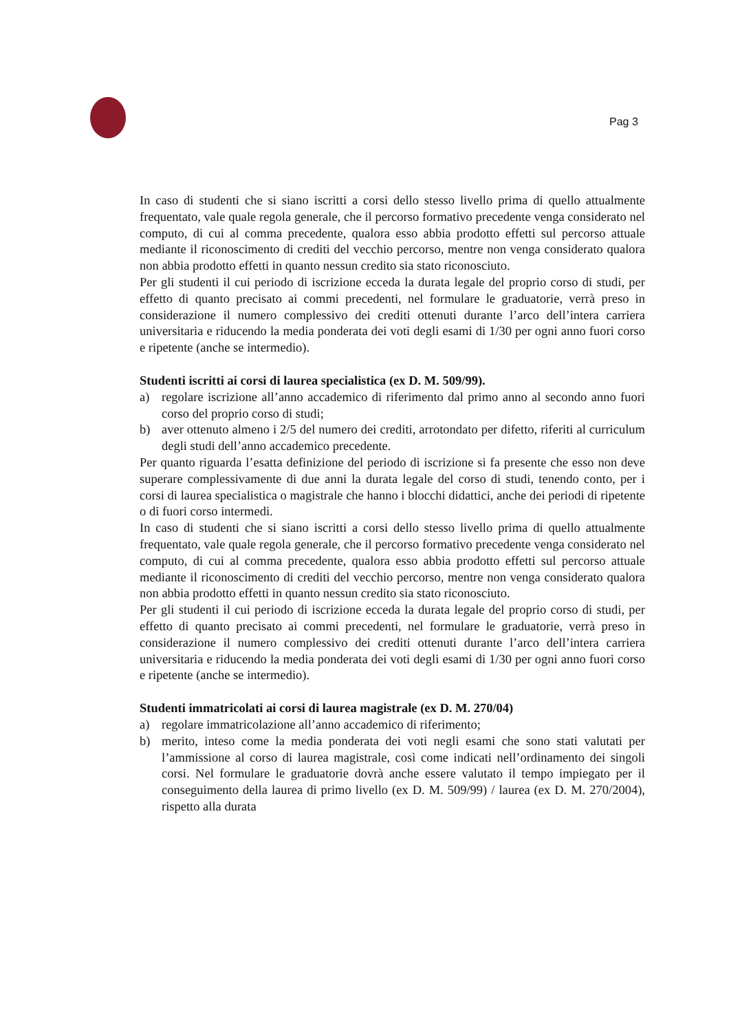Pag 3
In caso di studenti che si siano iscritti a corsi dello stesso livello prima di quello attualmente frequentato, vale quale regola generale, che il percorso formativo precedente venga considerato nel computo, di cui al comma precedente, qualora esso abbia prodotto effetti sul percorso attuale mediante il riconoscimento di crediti del vecchio percorso, mentre non venga considerato qualora non abbia prodotto effetti in quanto nessun credito sia stato riconosciuto.
Per gli studenti il cui periodo di iscrizione ecceda la durata legale del proprio corso di studi, per effetto di quanto precisato ai commi precedenti, nel formulare le graduatorie, verrà preso in considerazione il numero complessivo dei crediti ottenuti durante l’arco dell’intera carriera universitaria e riducendo la media ponderata dei voti degli esami di 1/30 per ogni anno fuori corso e ripetente (anche se intermedio).
Studenti iscritti ai corsi di laurea specialistica (ex D. M. 509/99).
a) regolare iscrizione all’anno accademico di riferimento dal primo anno al secondo anno fuori corso del proprio corso di studi;
b) aver ottenuto almeno i 2/5 del numero dei crediti, arrotondato per difetto, riferiti al curriculum degli studi dell’anno accademico precedente.
Per quanto riguarda l’esatta definizione del periodo di iscrizione si fa presente che esso non deve superare complessivamente di due anni la durata legale del corso di studi, tenendo conto, per i corsi di laurea specialistica o magistrale che hanno i blocchi didattici, anche dei periodi di ripetente o di fuori corso intermedi.
In caso di studenti che si siano iscritti a corsi dello stesso livello prima di quello attualmente frequentato, vale quale regola generale, che il percorso formativo precedente venga considerato nel computo, di cui al comma precedente, qualora esso abbia prodotto effetti sul percorso attuale mediante il riconoscimento di crediti del vecchio percorso, mentre non venga considerato qualora non abbia prodotto effetti in quanto nessun credito sia stato riconosciuto.
Per gli studenti il cui periodo di iscrizione ecceda la durata legale del proprio corso di studi, per effetto di quanto precisato ai commi precedenti, nel formulare le graduatorie, verrà preso in considerazione il numero complessivo dei crediti ottenuti durante l’arco dell’intera carriera universitaria e riducendo la media ponderata dei voti degli esami di 1/30 per ogni anno fuori corso e ripetente (anche se intermedio).
Studenti immatricolati ai corsi di laurea magistrale (ex D. M. 270/04)
a) regolare immatricolazione all’anno accademico di riferimento;
b) merito, inteso come la media ponderata dei voti negli esami che sono stati valutati per l’ammissione al corso di laurea magistrale, così come indicati nell’ordinamento dei singoli corsi. Nel formulare le graduatorie dovrà anche essere valutato il tempo impiegato per il conseguimento della laurea di primo livello (ex D. M. 509/99) / laurea (ex D. M. 270/2004), rispetto alla durata